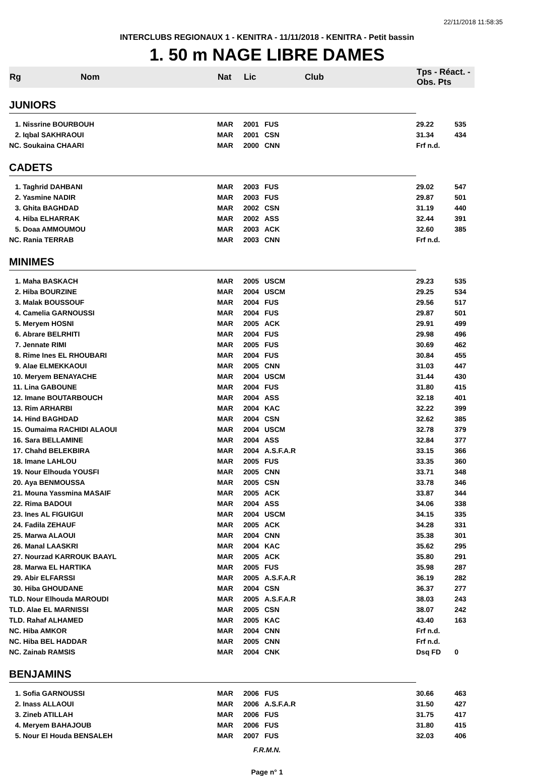22/11/2018 11:58:35
INTERCLUBS REGIONAUX 1 - KENITRA - 11/11/2018 - KENITRA - Petit bassin
1. 50 m NAGE LIBRE DAMES
| Rg | Nom | Nat | Lic | Club | Tps - Réact. - Obs. Pts | |
| --- | --- | --- | --- | --- | --- | --- |
| JUNIORS | | | | | | |
| 1. Nissrine BOURBOUH | | MAR | 2001 | FUS | 29.22 | 535 |
| 2. Iqbal SAKHRAOUI | | MAR | 2001 | CSN | 31.34 | 434 |
| NC. Soukaina CHAARI | | MAR | 2000 | CNN | Frf n.d. | |
| CADETS | | | | | | |
| 1. Taghrid DAHBANI | | MAR | 2003 | FUS | 29.02 | 547 |
| 2. Yasmine NADIR | | MAR | 2003 | FUS | 29.87 | 501 |
| 3. Ghita BAGHDAD | | MAR | 2002 | CSN | 31.19 | 440 |
| 4. Hiba ELHARRAK | | MAR | 2002 | ASS | 32.44 | 391 |
| 5. Doaa AMMOUMOU | | MAR | 2003 | ACK | 32.60 | 385 |
| NC. Rania TERRAB | | MAR | 2003 | CNN | Frf n.d. | |
| MINIMES | | | | | | |
| 1. Maha BASKACH | | MAR | 2005 | USCM | 29.23 | 535 |
| 2. Hiba BOURZINE | | MAR | 2004 | USCM | 29.25 | 534 |
| 3. Malak BOUSSOUF | | MAR | 2004 | FUS | 29.56 | 517 |
| 4. Camelia GARNOUSSI | | MAR | 2004 | FUS | 29.87 | 501 |
| 5. Meryem HOSNI | | MAR | 2005 | ACK | 29.91 | 499 |
| 6. Abrare BELRHITI | | MAR | 2004 | FUS | 29.98 | 496 |
| 7. Jennate RIMI | | MAR | 2005 | FUS | 30.69 | 462 |
| 8. Rime Ines EL RHOUBARI | | MAR | 2004 | FUS | 30.84 | 455 |
| 9. Alae ELMEKKAOUI | | MAR | 2005 | CNN | 31.03 | 447 |
| 10. Meryem BENAYACHE | | MAR | 2004 | USCM | 31.44 | 430 |
| 11. Lina GABOUNE | | MAR | 2004 | FUS | 31.80 | 415 |
| 12. Imane BOUTARBOUCH | | MAR | 2004 | ASS | 32.18 | 401 |
| 13. Rim ARHARBI | | MAR | 2004 | KAC | 32.22 | 399 |
| 14. Hind BAGHDAD | | MAR | 2004 | CSN | 32.62 | 385 |
| 15. Oumaima RACHIDI ALAOUI | | MAR | 2004 | USCM | 32.78 | 379 |
| 16. Sara BELLAMINE | | MAR | 2004 | ASS | 32.84 | 377 |
| 17. Chahd BELEKBIRA | | MAR | 2004 | A.S.F.A.R | 33.15 | 366 |
| 18. Imane LAHLOU | | MAR | 2005 | FUS | 33.35 | 360 |
| 19. Nour Elhouda YOUSFI | | MAR | 2005 | CNN | 33.71 | 348 |
| 20. Aya BENMOUSSA | | MAR | 2005 | CSN | 33.78 | 346 |
| 21. Mouna Yassmina MASAIF | | MAR | 2005 | ACK | 33.87 | 344 |
| 22. Rima BADOUI | | MAR | 2004 | ASS | 34.06 | 338 |
| 23. Ines AL FIGUIGUI | | MAR | 2004 | USCM | 34.15 | 335 |
| 24. Fadila ZEHAUF | | MAR | 2005 | ACK | 34.28 | 331 |
| 25. Marwa ALAOUI | | MAR | 2004 | CNN | 35.38 | 301 |
| 26. Manal LAASKRI | | MAR | 2004 | KAC | 35.62 | 295 |
| 27. Nourzad KARROUK BAAYL | | MAR | 2005 | ACK | 35.80 | 291 |
| 28. Marwa EL HARTIKA | | MAR | 2005 | FUS | 35.98 | 287 |
| 29. Abir ELFARSSI | | MAR | 2005 | A.S.F.A.R | 36.19 | 282 |
| 30. Hiba GHOUDANE | | MAR | 2004 | CSN | 36.37 | 277 |
| TLD. Nour Elhouda MAROUDI | | MAR | 2005 | A.S.F.A.R | 38.03 | 243 |
| TLD. Alae EL MARNISSI | | MAR | 2005 | CSN | 38.07 | 242 |
| TLD. Rahaf ALHAMED | | MAR | 2005 | KAC | 43.40 | 163 |
| NC. Hiba AMKOR | | MAR | 2004 | CNN | Frf n.d. | |
| NC. Hiba BEL HADDAR | | MAR | 2005 | CNN | Frf n.d. | |
| NC. Zainab RAMSIS | | MAR | 2004 | CNK | Dsq FD | 0 |
| BENJAMINS | | | | | | |
| 1. Sofia GARNOUSSI | | MAR | 2006 | FUS | 30.66 | 463 |
| 2. Inass ALLAOUI | | MAR | 2006 | A.S.F.A.R | 31.50 | 427 |
| 3. Zineb ATILLAH | | MAR | 2006 | FUS | 31.75 | 417 |
| 4. Meryem BAHAJOUB | | MAR | 2006 | FUS | 31.80 | 415 |
| 5. Nour El Houda BENSALEH | | MAR | 2007 | FUS | 32.03 | 406 |
F.R.M.N.
Page n° 1